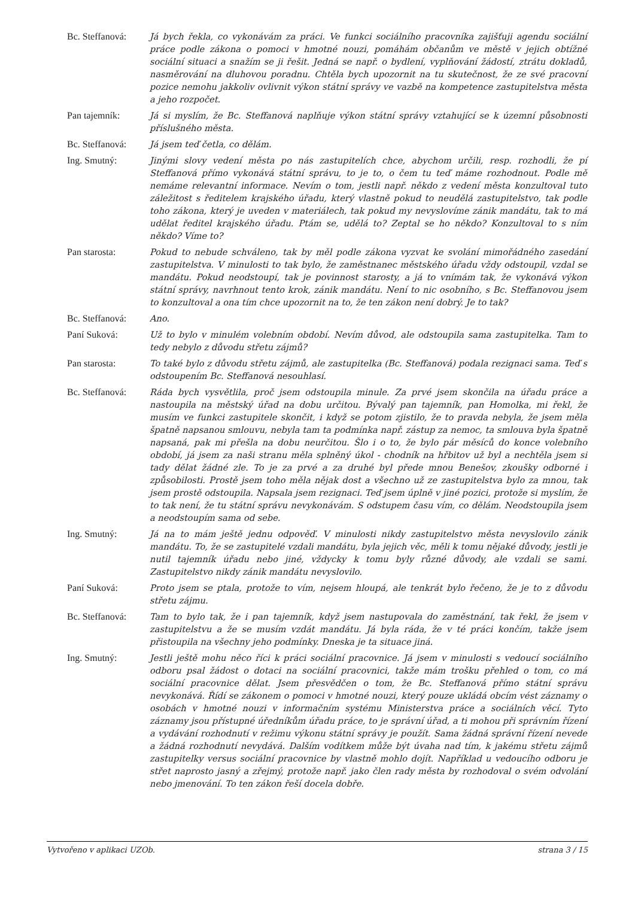Bc. Steffanová:
Já bych řekla, co vykonávám za práci. Ve funkci sociálního pracovníka zajišťuji agendu sociální práce podle zákona o pomoci v hmotné nouzi, pomáhám občanům ve městě v jejich obtížné sociální situaci a snažím se ji řešit. Jedná se např. o bydlení, vyplňování žádostí, ztrátu dokladů, nasměrování na dluhovou poradnu. Chtěla bych upozornit na tu skutečnost, že ze své pracovní pozice nemohu jakkoliv ovlivnit výkon státní správy ve vazbě na kompetence zastupitelstva města a jeho rozpočet.
Pan tajemník: Já si myslím, že Bc. Steffanová naplňuje výkon státní správy vztahující se k územní působnosti příslušného města.
Bc. Steffanová:
Já jsem teď četla, co dělám.
Ing. Smutný: Jinými slovy vedení města po nás zastupitelích chce, abychom určili, resp. rozhodli, že pí Steffanová přímo vykonává státní správu, to je to, o čem tu teď máme rozhodnout. Podle mě nemáme relevantní informace. Nevím o tom, jestli např. někdo z vedení města konzultoval tuto záležitost s ředitelem krajského úřadu, který vlastně pokud to neudělá zastupitelstvo, tak podle toho zákona, který je uveden v materiálech, tak pokud my nevyslovíme zánik mandátu, tak to má udělat ředitel krajského úřadu. Ptám se, udělá to? Zeptal se ho někdo? Konzultoval to s ním někdo? Víme to?
Pan starosta: Pokud to nebude schváleno, tak by měl podle zákona vyzvat ke svolání mimořádného zasedání zastupitelstva. V minulosti to tak bylo, že zaměstnanec městského úřadu vždy odstoupil, vzdal se mandátu. Pokud neodstoupí, tak je povinnost starosty, a já to vnímám tak, že vykonává výkon státní správy, navrhnout tento krok, zánik mandátu. Není to nic osobního, s Bc. Steffanovou jsem to konzultoval a ona tím chce upozornit na to, že ten zákon není dobrý. Je to tak?
Bc. Steffanová:
Ano.
Paní Suková: Už to bylo v minulém volebním období. Nevím důvod, ale odstoupila sama zastupitelka. Tam to tedy nebylo z důvodu střetu zájmů?
Pan starosta: To také bylo z důvodu střetu zájmů, ale zastupitelka (Bc. Steffanová) podala rezignaci sama. Teď s odstoupením Bc. Steffanová nesouhlasí.
Bc. Steffanová:
Ráda bych vysvětlila, proč jsem odstoupila minule. Za prvé jsem skončila na úřadu práce a nastoupila na městský úřad na dobu určitou. Bývalý pan tajemník, pan Homolka, mi řekl, že musím ve funkci zastupitele skončit, i když se potom zjistilo, že to pravda nebyla, že jsem měla špatně napsanou smlouvu, nebyla tam ta podmínka např. zástup za nemoc, ta smlouva byla špatně napsaná, pak mi přešla na dobu neurčitou. Šlo i o to, že bylo pár měsíců do konce volebního období, já jsem za naši stranu měla splněný úkol - chodník na hřbitov už byl a nechtěla jsem si tady dělat žádné zle. To je za prvé a za druhé byl přede mnou Benešov, zkoušky odborné i způsobilosti. Prostě jsem toho měla nějak dost a všechno už ze zastupitelstva bylo za mnou, tak jsem prostě odstoupila. Napsala jsem rezignaci. Teď jsem úplně v jiné pozici, protože si myslím, že to tak není, že tu státní správu nevykonávám. S odstupem času vím, co dělám. Neodstoupila jsem a neodstoupím sama od sebe.
Ing. Smutný: Já na to mám ještě jednu odpověď. V minulosti nikdy zastupitelstvo města nevyslovilo zánik mandátu. To, že se zastupitelé vzdali mandátu, byla jejich věc, měli k tomu nějaké důvody, jestli je nutil tajemník úřadu nebo jiné, vždycky k tomu byly různé důvody, ale vzdali se sami. Zastupitelstvo nikdy zánik mandátu nevyslovilo.
Paní Suková: Proto jsem se ptala, protože to vím, nejsem hloupá, ale tenkrát bylo řečeno, že je to z důvodu střetu zájmu.
Bc. Steffanová:
Tam to bylo tak, že i pan tajemník, když jsem nastupovala do zaměstnání, tak řekl, že jsem v zastupitelstvu a že se musím vzdát mandátu. Já byla ráda, že v té práci končím, takže jsem přistoupila na všechny jeho podmínky. Dneska je ta situace jiná.
Ing. Smutný: Jestli ještě mohu něco říci k práci sociální pracovnice. Já jsem v minulosti s vedoucí sociálního odboru psal žádost o dotaci na sociální pracovnici, takže mám trošku přehled o tom, co má sociální pracovnice dělat. Jsem přesvědčen o tom, že Bc. Steffanová přímo státní správu nevykonává. Řídí se zákonem o pomoci v hmotné nouzi, který pouze ukládá obcím vést záznamy o osobách v hmotné nouzi v informačním systému Ministerstva práce a sociálních věcí. Tyto záznamy jsou přístupné úředníkům úřadu práce, to je správní úřad, a ti mohou při správním řízení a vydávání rozhodnutí v režimu výkonu státní správy je použít. Sama žádná správní řízení nevede a žádná rozhodnutí nevydává. Dalším vodítkem může být úvaha nad tím, k jakému střetu zájmů zastupitelky versus sociální pracovnice by vlastně mohlo dojít. Například u vedoucího odboru je střet naprosto jasný a zřejmý, protože např. jako člen rady města by rozhodoval o svém odvolání nebo jmenování. To ten zákon řeší docela dobře.
Vytvořeno v aplikaci UZOb. strana 3 / 15